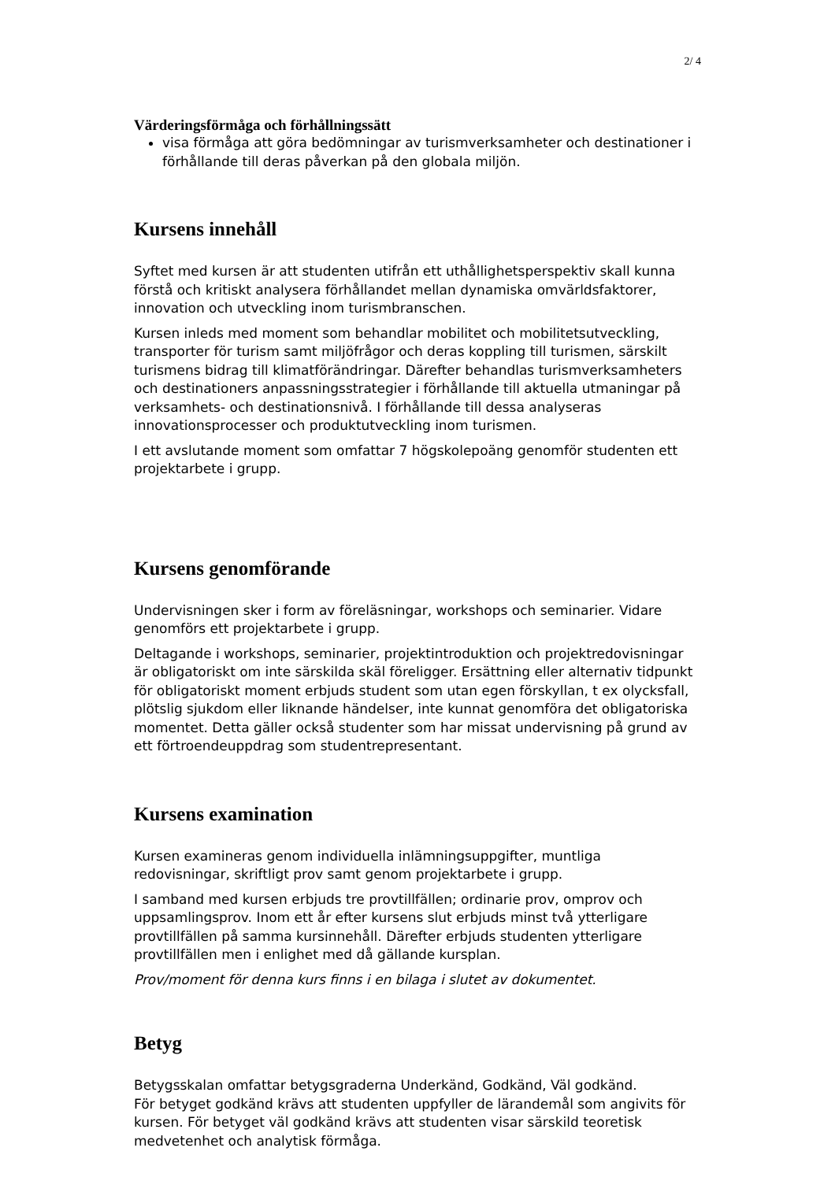2/ 4
Värderingsförmåga och förhållningssätt
visa förmåga att göra bedömningar av turismverksamheter och destinationer i förhållande till deras påverkan på den globala miljön.
Kursens innehåll
Syftet med kursen är att studenten utifrån ett uthållighetsperspektiv skall kunna förstå och kritiskt analysera förhållandet mellan dynamiska omvärldsfaktorer, innovation och utveckling inom turismbranschen.
Kursen inleds med moment som behandlar mobilitet och mobilitetsutveckling, transporter för turism samt miljöfrågor och deras koppling till turismen, särskilt turismens bidrag till klimatförändringar. Därefter behandlas turismverksamheters och destinationers anpassningsstrategier i förhållande till aktuella utmaningar på verksamhets- och destinationsnivå. I förhållande till dessa analyseras innovationsprocesser och produktutveckling inom turismen.
I ett avslutande moment som omfattar 7 högskolepoäng genomför studenten ett projektarbete i grupp.
Kursens genomförande
Undervisningen sker i form av föreläsningar, workshops och seminarier. Vidare genomförs ett projektarbete i grupp.
Deltagande i workshops, seminarier, projektintroduktion och projektredovisningar är obligatoriskt om inte särskilda skäl föreligger. Ersättning eller alternativ tidpunkt för obligatoriskt moment erbjuds student som utan egen förskyllan, t ex olycksfall, plötslig sjukdom eller liknande händelser, inte kunnat genomföra det obligatoriska momentet. Detta gäller också studenter som har missat undervisning på grund av ett förtroendeuppdrag som studentrepresentant.
Kursens examination
Kursen examineras genom individuella inlämningsuppgifter, muntliga redovisningar, skriftligt prov samt genom projektarbete i grupp.
I samband med kursen erbjuds tre provtillfällen; ordinarie prov, omprov och uppsamlingsprov. Inom ett år efter kursens slut erbjuds minst två ytterligare provtillfällen på samma kursinnehåll. Därefter erbjuds studenten ytterligare provtillfällen men i enlighet med då gällande kursplan.
Prov/moment för denna kurs finns i en bilaga i slutet av dokumentet.
Betyg
Betygsskalan omfattar betygsgraderna Underkänd, Godkänd, Väl godkänd.
För betyget godkänd krävs att studenten uppfyller de lärandemål som angivits för kursen. För betyget väl godkänd krävs att studenten visar särskild teoretisk medvetenhet och analytisk förmåga.